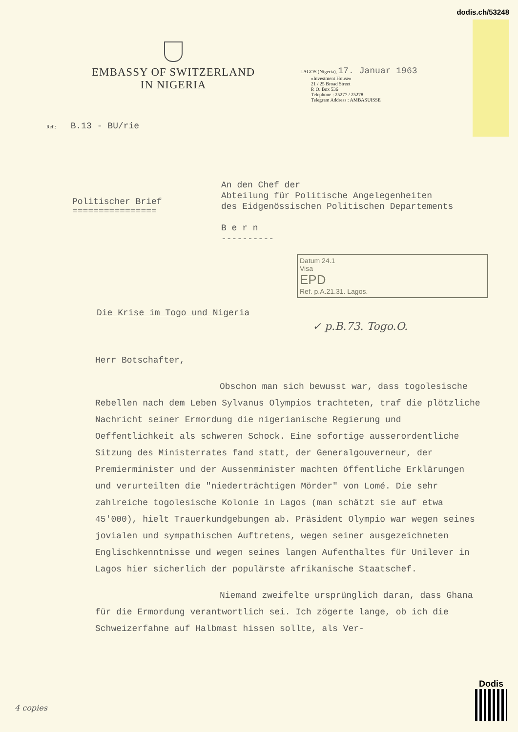dodis.ch/53248
EMBASSY OF SWITZERLAND
IN NIGERIA
LAGOS (Nigeria), 17. Januar 1963
«Investment House»
21 / 25 Broad Street
P. O. Box 536
Telephone : 25277 / 25278
Telegram Address : AMBASUISSE
Ref.: B.13 - BU/rie
Politischer Brief
================
An den Chef der
Abteilung für Politische Angelegenheiten
des Eidgenössischen Politischen Departements
B e r n
----------
Datum 24.1
Visa
EPD
Ref. p.A.21.31. Lagos.
Die Krise im Togo und Nigeria
✓ p.B.73. Togo.O.
Herr Botschafter,
Obschon man sich bewusst war, dass togolesische Rebellen nach dem Leben Sylvanus Olympios trachteten, traf die plötzliche Nachricht seiner Ermordung die nigerianische Regierung und Oeffentlichkeit als schweren Schock. Eine sofortige ausserordentliche Sitzung des Ministerrates fand statt, der Generalgouverneur, der Premierminister und der Aussenminister machten öffentliche Erklärungen und verurteilten die "niederträchtigen Mörder" von Lomé. Die sehr zahlreiche togolesische Kolonie in Lagos (man schätzt sie auf etwa 45'000), hielt Trauerkundgebungen ab. Präsident Olympio war wegen seines jovialen und sympathischen Auftretens, wegen seiner ausgezeichneten Englischkenntnisse und wegen seines langen Aufenthaltes für Unilever in Lagos hier sicherlich der populärste afrikanische Staatschef.
Niemand zweifelte ursprünglich daran, dass Ghana für die Ermordung verantwortlich sei. Ich zögerte lange, ob ich die Schweizerfahne auf Halbmast hissen sollte, als Ver-
4 copies
Dodis